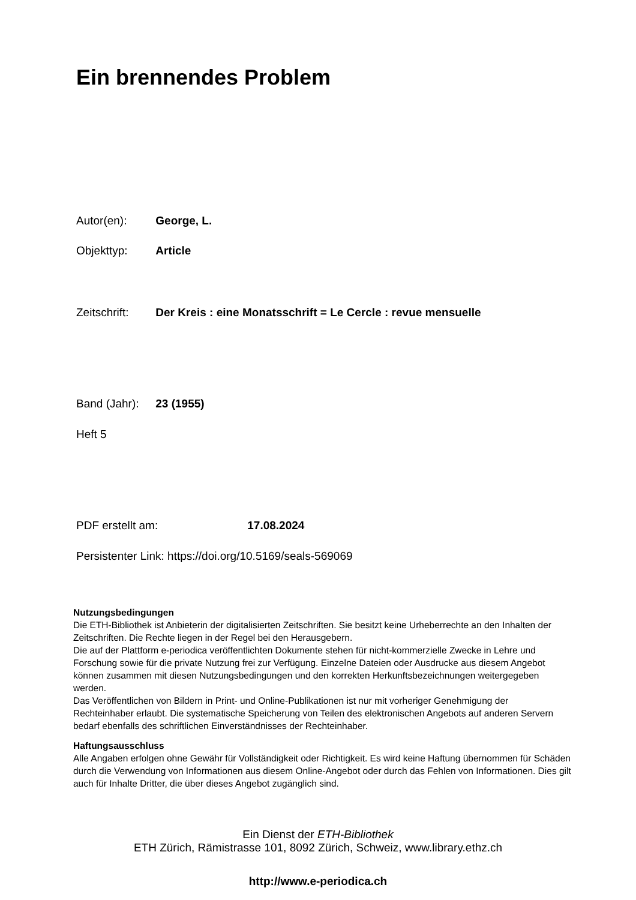Ein brennendes Problem
Autor(en): George, L.
Objekttyp: Article
Zeitschrift: Der Kreis : eine Monatsschrift = Le Cercle : revue mensuelle
Band (Jahr): 23 (1955)
Heft 5
PDF erstellt am: 17.08.2024
Persistenter Link: https://doi.org/10.5169/seals-569069
Nutzungsbedingungen
Die ETH-Bibliothek ist Anbieterin der digitalisierten Zeitschriften. Sie besitzt keine Urheberrechte an den Inhalten der Zeitschriften. Die Rechte liegen in der Regel bei den Herausgebern.
Die auf der Plattform e-periodica veröffentlichten Dokumente stehen für nicht-kommerzielle Zwecke in Lehre und Forschung sowie für die private Nutzung frei zur Verfügung. Einzelne Dateien oder Ausdrucke aus diesem Angebot können zusammen mit diesen Nutzungsbedingungen und den korrekten Herkunftsbezeichnungen weitergegeben werden.
Das Veröffentlichen von Bildern in Print- und Online-Publikationen ist nur mit vorheriger Genehmigung der Rechteinhaber erlaubt. Die systematische Speicherung von Teilen des elektronischen Angebots auf anderen Servern bedarf ebenfalls des schriftlichen Einverständnisses der Rechteinhaber.
Haftungsausschluss
Alle Angaben erfolgen ohne Gewähr für Vollständigkeit oder Richtigkeit. Es wird keine Haftung übernommen für Schäden durch die Verwendung von Informationen aus diesem Online-Angebot oder durch das Fehlen von Informationen. Dies gilt auch für Inhalte Dritter, die über dieses Angebot zugänglich sind.
Ein Dienst der ETH-Bibliothek
ETH Zürich, Rämistrasse 101, 8092 Zürich, Schweiz, www.library.ethz.ch
http://www.e-periodica.ch